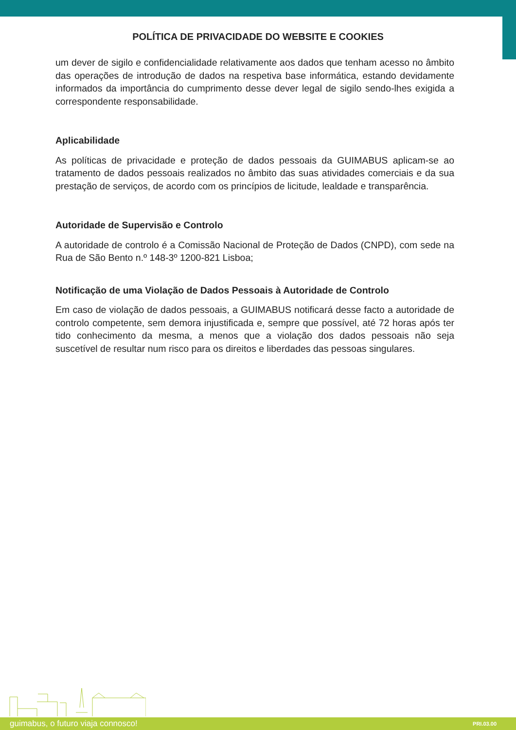POLÍTICA DE PRIVACIDADE DO WEBSITE E COOKIES
um dever de sigilo e confidencialidade relativamente aos dados que tenham acesso no âmbito das operações de introdução de dados na respetiva base informática, estando devidamente informados da importância do cumprimento desse dever legal de sigilo sendo-lhes exigida a correspondente responsabilidade.
Aplicabilidade
As políticas de privacidade e proteção de dados pessoais da GUIMABUS aplicam-se ao tratamento de dados pessoais realizados no âmbito das suas atividades comerciais e da sua prestação de serviços, de acordo com os princípios de licitude, lealdade e transparência.
Autoridade de Supervisão e Controlo
A autoridade de controlo é a Comissão Nacional de Proteção de Dados (CNPD), com sede na Rua de São Bento n.º 148-3º 1200-821 Lisboa;
Notificação de uma Violação de Dados Pessoais à Autoridade de Controlo
Em caso de violação de dados pessoais, a GUIMABUS notificará desse facto a autoridade de controlo competente, sem demora injustificada e, sempre que possível, até 72 horas após ter tido conhecimento da mesma, a menos que a violação dos dados pessoais não seja suscetível de resultar num risco para os direitos e liberdades das pessoas singulares.
guimabus, o futuro viaja connosco! PRI.03.00